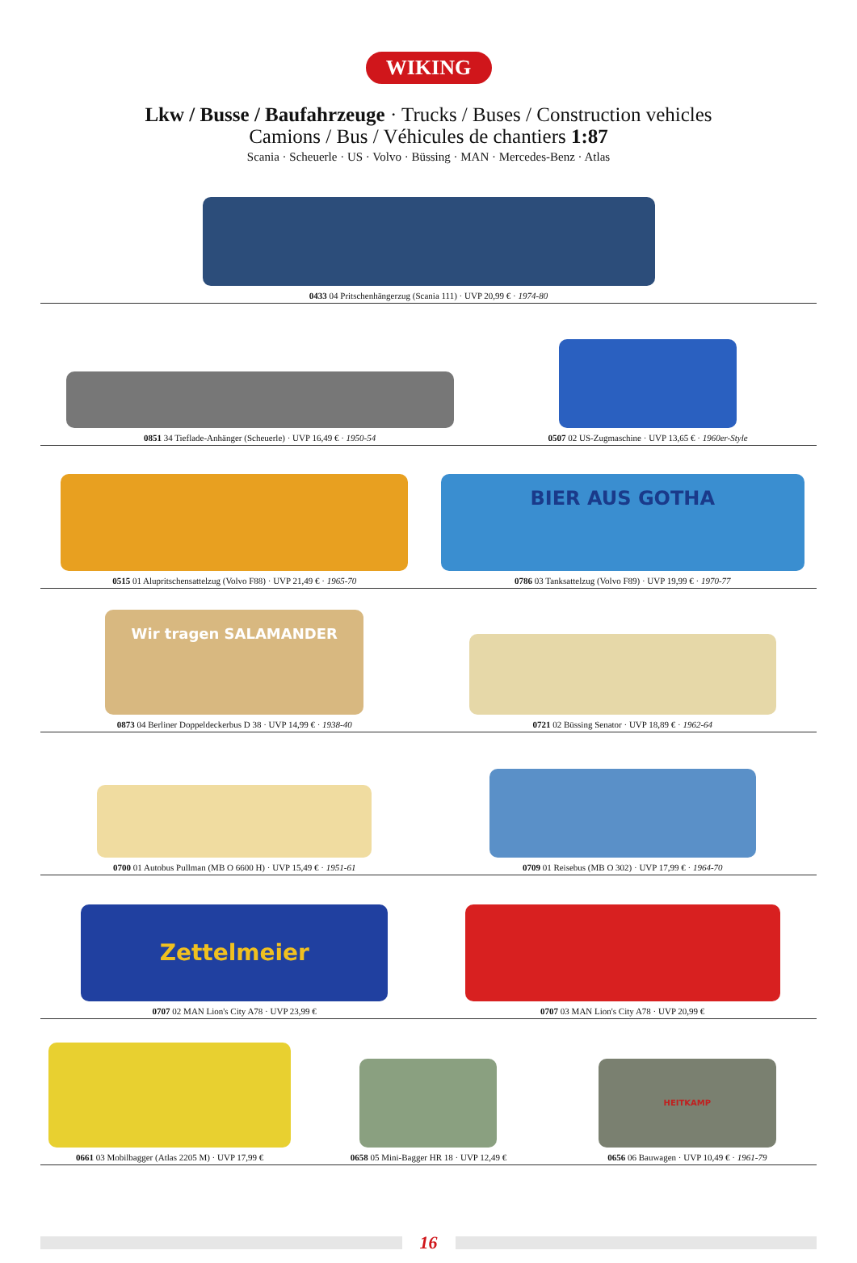WIKING
Lkw / Busse / Baufahrzeuge · Trucks / Buses / Construction vehicles
Camions / Bus / Véhicules de chantiers 1:87
Scania · Scheuerle · US · Volvo · Büssing · MAN · Mercedes-Benz · Atlas
0433 04 Pritschenhängerzug (Scania 111) · UVP 20,99 € · 1974-80
0851 34 Tieflade-Anhänger (Scheuerle) · UVP 16,49 € · 1950-54
0507 02 US-Zugmaschine · UVP 13,65 € · 1960er-Style
0515 01 Alupritschensattelzug (Volvo F88) · UVP 21,49 € · 1965-70
BIER AUS GOTHA
0786 03 Tanksattelzug (Volvo F89) · UVP 19,99 € · 1970-77
Wir tragen SALAMANDER
0873 04 Berliner Doppeldeckerbus D 38 · UVP 14,99 € · 1938-40
0721 02 Büssing Senator · UVP 18,89 € · 1962-64
0700 01 Autobus Pullman (MB O 6600 H) · UVP 15,49 € · 1951-61
0709 01 Reisebus (MB O 302) · UVP 17,99 € · 1964-70
Zettelmeier
0707 02 MAN Lion's City A78 · UVP 23,99 €
0707 03 MAN Lion's City A78 · UVP 20,99 €
0661 03 Mobilbagger (Atlas 2205 M) · UVP 17,99 €
0658 05 Mini-Bagger HR 18 · UVP 12,49 €
HEITKAMP
0656 06 Bauwagen · UVP 10,49 € · 1961-79
16